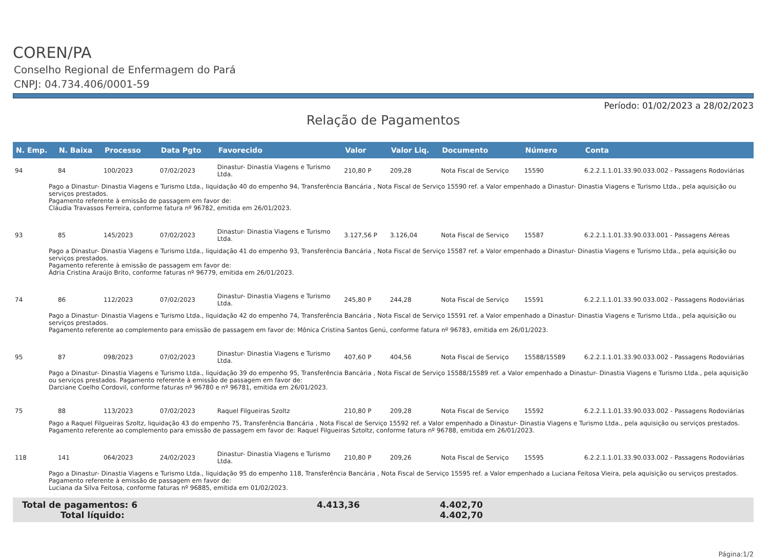COREN/PA
Conselho Regional de Enfermagem do Pará
CNPJ: 04.734.406/0001-59
Período: 01/02/2023 a 28/02/2023
Relação de Pagamentos
| N. Emp. | N. Baixa | Processo | Data Pgto | Favorecido | Valor | Valor Liq. | Documento | Número | Conta |
| --- | --- | --- | --- | --- | --- | --- | --- | --- | --- |
| 94 | 84 | 100/2023 | 07/02/2023 | Dinastur- Dinastia Viagens e Turismo Ltda. | 210,80 P | 209,28 | Nota Fiscal de Serviço | 15590 | 6.2.2.1.1.01.33.90.033.002 - Passagens Rodoviárias |
| Pago a Dinastur- Dinastia Viagens e Turismo Ltda., liquidação 40 do empenho 94, Transferência Bancária , Nota Fiscal de Serviço 15590 ref. a Valor empenhado a Dinastur- Dinastia Viagens e Turismo Ltda., pela aquisição ou serviços prestados. Pagamento referente à emissão de passagem em favor de: Cláudia Travassos Ferreira, conforme fatura nº 96782, emitida em 26/01/2023. | | | | | | | | | |
| 93 | 85 | 145/2023 | 07/02/2023 | Dinastur- Dinastia Viagens e Turismo Ltda. | 3.127,56 P | 3.126,04 | Nota Fiscal de Serviço | 15587 | 6.2.2.1.1.01.33.90.033.001 - Passagens Aéreas |
| Pago a Dinastur- Dinastia Viagens e Turismo Ltda., liquidação 41 do empenho 93, Transferência Bancária , Nota Fiscal de Serviço 15587 ref. a Valor empenhado a Dinastur- Dinastia Viagens e Turismo Ltda., pela aquisição ou serviços prestados. Pagamento referente à emissão de passagem em favor de: Ádria Cristina Araújo Brito, conforme faturas nº 96779, emitida em 26/01/2023. | | | | | | | | | |
| 74 | 86 | 112/2023 | 07/02/2023 | Dinastur- Dinastia Viagens e Turismo Ltda. | 245,80 P | 244,28 | Nota Fiscal de Serviço | 15591 | 6.2.2.1.1.01.33.90.033.002 - Passagens Rodoviárias |
| Pago a Dinastur- Dinastia Viagens e Turismo Ltda., liquidação 42 do empenho 74, Transferência Bancária , Nota Fiscal de Serviço 15591 ref. a Valor empenhado a Dinastur- Dinastia Viagens e Turismo Ltda., pela aquisição ou serviços prestados. Pagamento referente ao complemento para emissão de passagem em favor de: Mônica Cristina Santos Genú, conforme fatura nº 96783, emitida em 26/01/2023. | | | | | | | | | |
| 95 | 87 | 098/2023 | 07/02/2023 | Dinastur- Dinastia Viagens e Turismo Ltda. | 407,60 P | 404,56 | Nota Fiscal de Serviço | 15588/15589 | 6.2.2.1.1.01.33.90.033.002 - Passagens Rodoviárias |
| Pago a Dinastur- Dinastia Viagens e Turismo Ltda., liquidação 39 do empenho 95, Transferência Bancária , Nota Fiscal de Serviço 15588/15589 ref. a Valor empenhado a Dinastur- Dinastia Viagens e Turismo Ltda., pela aquisição ou serviços prestados. Pagamento referente à emissão de passagem em favor de: Darciane Coelho Cordovil, conforme faturas nº 96780 e nº 96781, emitida em 26/01/2023. | | | | | | | | | |
| 75 | 88 | 113/2023 | 07/02/2023 | Raquel Filgueiras Szoltz | 210,80 P | 209,28 | Nota Fiscal de Serviço | 15592 | 6.2.2.1.1.01.33.90.033.002 - Passagens Rodoviárias |
| Pago a Raquel Filgueiras Szoltz, liquidação 43 do empenho 75, Transferência Bancária , Nota Fiscal de Serviço 15592 ref. a Valor empenhado a Dinastur- Dinastia Viagens e Turismo Ltda., pela aquisição ou serviços prestados. Pagamento referente ao complemento para emissão de passagem em favor de: Raquel Filgueiras Sztoltz, conforme fatura nº 96788, emitida em 26/01/2023. | | | | | | | | | |
| 118 | 141 | 064/2023 | 24/02/2023 | Dinastur- Dinastia Viagens e Turismo Ltda. | 210,80 P | 209,26 | Nota Fiscal de Serviço | 15595 | 6.2.2.1.1.01.33.90.033.002 - Passagens Rodoviárias |
| Pago a Dinastur- Dinastia Viagens e Turismo Ltda., liquidação 95 do empenho 118, Transferência Bancária , Nota Fiscal de Serviço 15595 ref. a Valor empenhado a Luciana Feitosa Vieira, pela aquisição ou serviços prestados. Pagamento referente à emissão de passagem em favor de: Luciana da Silva Feitosa, conforme faturas nº 96885, emitida em 01/02/2023. | | | | | | | | | |
Total de pagamentos: 6 4.413,36 4.402,70
Total líquido: 4.402,70
Página:1/2